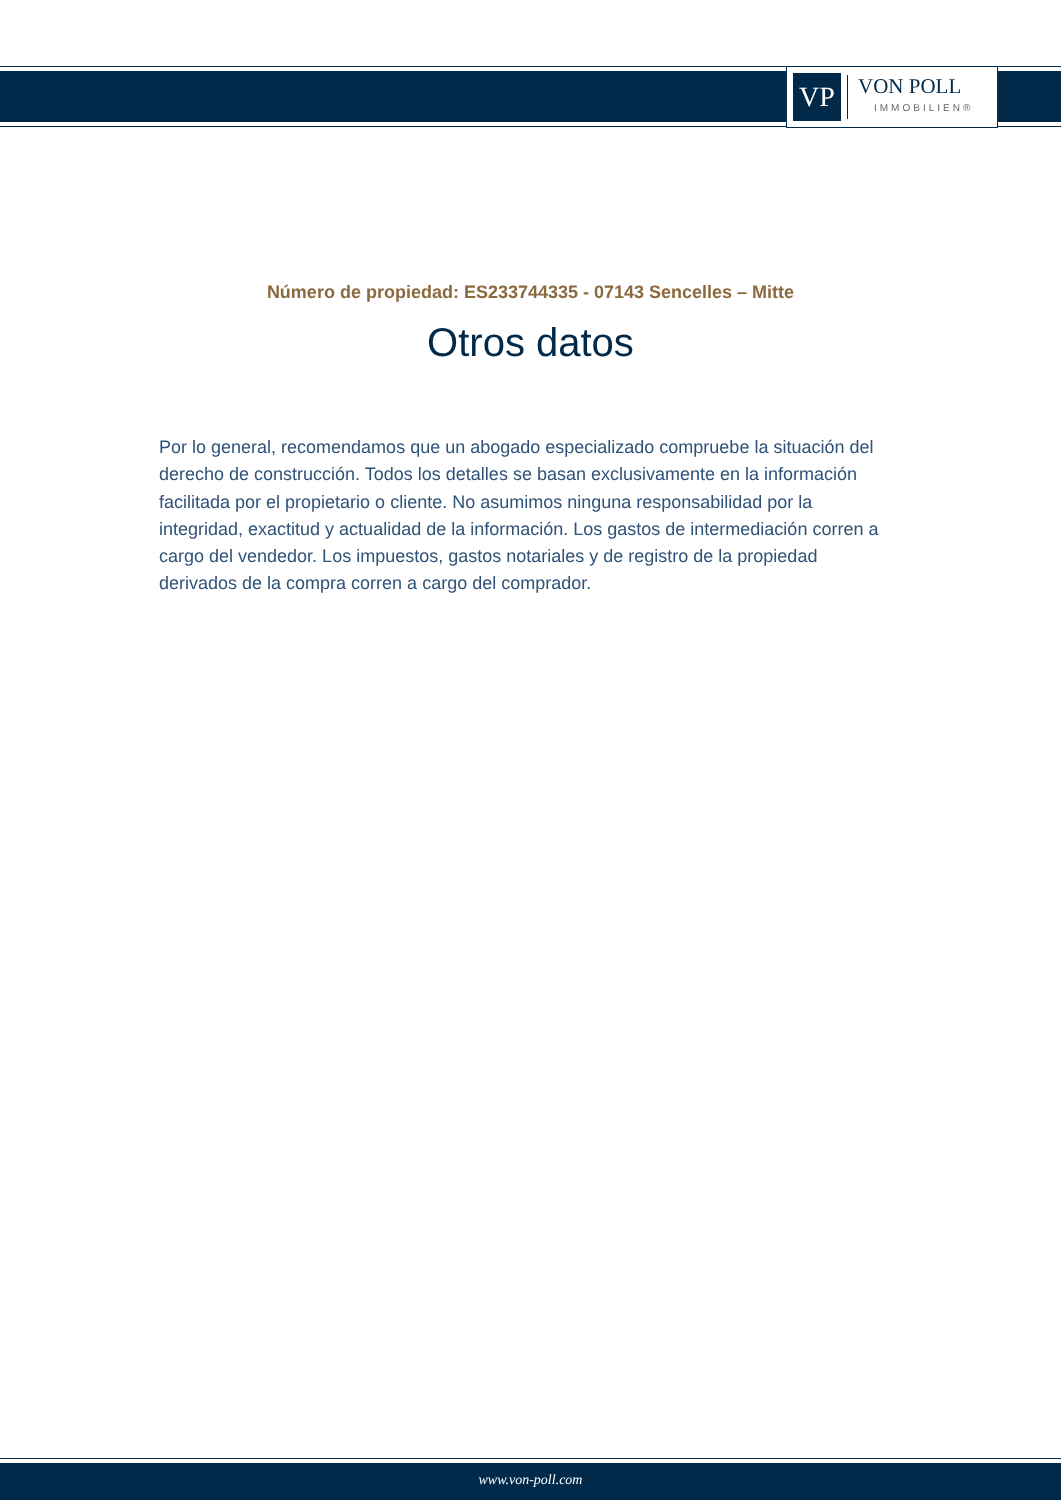VP
VON POLL
IMMOBILIEN®
Número de propiedad: ES233744335 - 07143 Sencelles – Mitte
Otros datos
Por lo general, recomendamos que un abogado especializado compruebe la situación del derecho de construcción. Todos los detalles se basan exclusivamente en la información facilitada por el propietario o cliente. No asumimos ninguna responsabilidad por la integridad, exactitud y actualidad de la información. Los gastos de intermediación corren a cargo del vendedor. Los impuestos, gastos notariales y de registro de la propiedad derivados de la compra corren a cargo del comprador.
www.von-poll.com